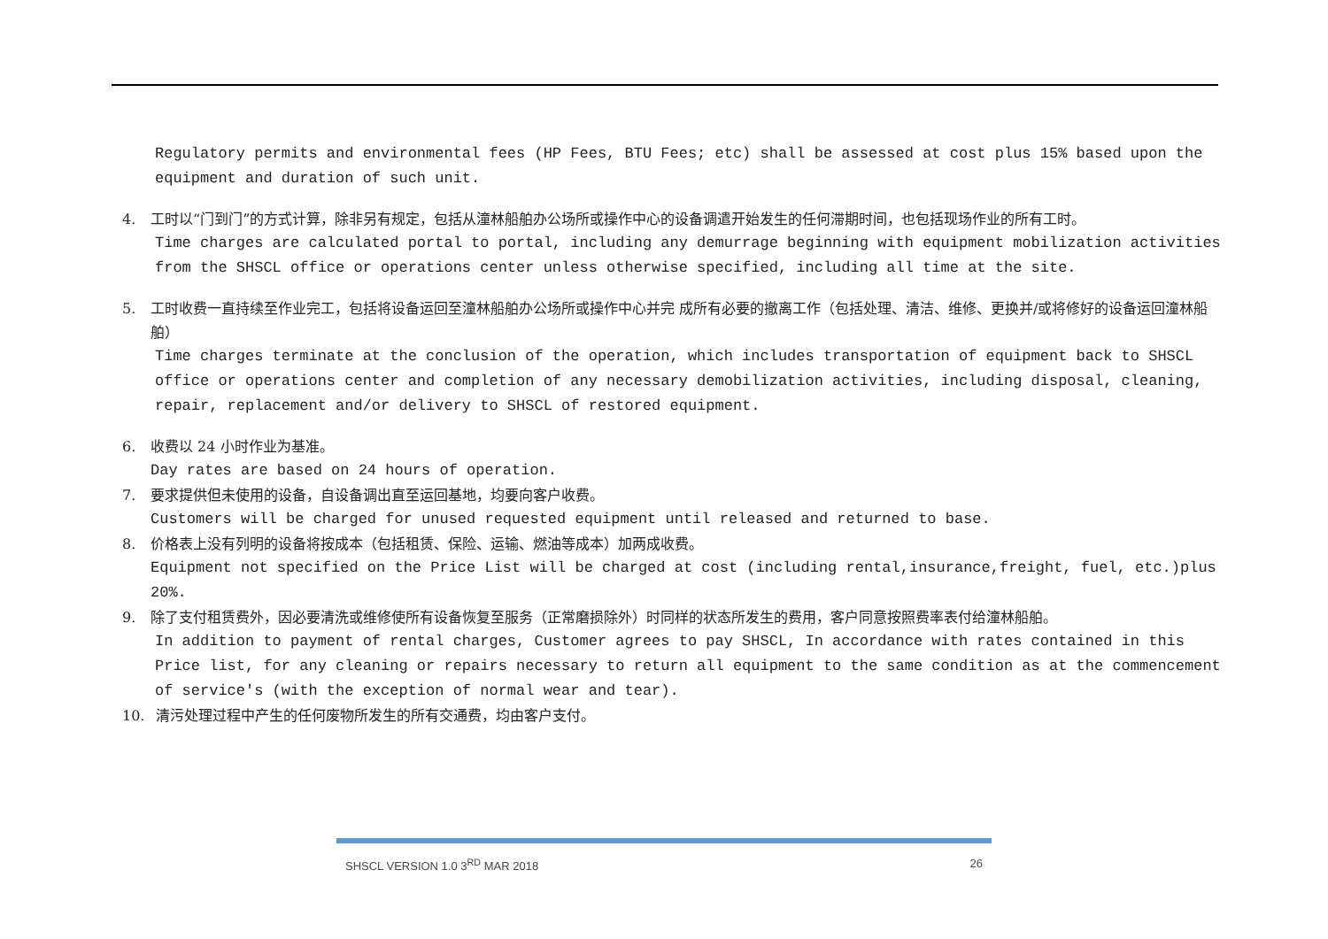Regulatory permits and environmental fees (HP Fees, BTU Fees; etc) shall be assessed at cost plus 15% based upon the equipment and duration of such unit.
4. 工时以“门到门”的方式计算，除非另有规定，包括从潼林船舶办公场所或操作中心的设备调遣开始发生的任何滞期时间，也包括现场作业的所有工时。
Time charges are calculated portal to portal, including any demurrage beginning with equipment mobilization activities from the SHSCL office or operations center unless otherwise specified, including all time at the site.
5. 工时收费一直持续至作业完工，包括将设备运回至潼林船舶办公场所或操作中心并完 成所有必要的撤离工作（包括处理、清洁、维修、更换并/或将修好的设备运回潼林船舶）
Time charges terminate at the conclusion of the operation, which includes transportation of equipment back to SHSCL office or operations center and completion of any necessary demobilization activities, including disposal, cleaning, repair, replacement and/or delivery to SHSCL of restored equipment.
6. 收费以 24 小时作业为基准。
Day rates are based on 24 hours of operation.
7. 要求提供但未使用的设备，自设备调出直至运回基地，均要向客户收费。
Customers will be charged for unused requested equipment until released and returned to base.
8. 价格表上没有列明的设备将按成本（包括租赁、保险、运输、燃油等成本）加两成收费。
Equipment not specified on the Price List will be charged at cost (including rental,insurance,freight, fuel, etc.)plus 20%.
9. 除了支付租赁费外，因必要清洗或维修使所有设备恢复至服务（正常磨损除外）时同样的状态所发生的费用，客户同意按照费率表付给潼林船舶。
In addition to payment of rental charges, Customer agrees to pay SHSCL, In accordance with rates contained in this Price list, for any cleaning or repairs necessary to return all equipment to the same condition as at the commencement of service's (with the exception of normal wear and tear).
10. 清污处理过程中产生的任何废物所发生的所有交通费，均由客户支付。
SHSCL VERSION 1.0 3<sup>RD</sup> MAR 2018 26